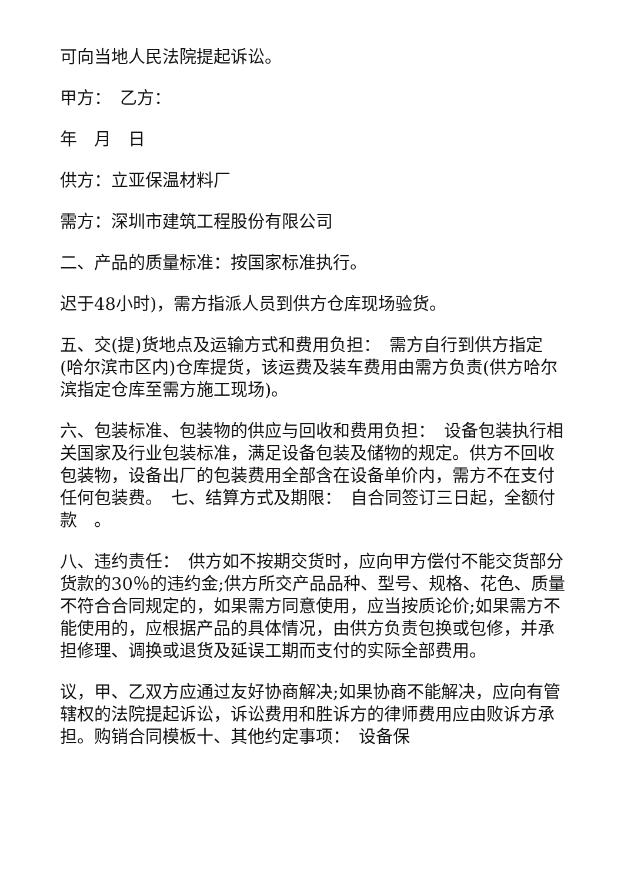可向当地人民法院提起诉讼。
甲方：　乙方：
年　月　日
供方：立亚保温材料厂
需方：深圳市建筑工程股份有限公司
二、产品的质量标准：按国家标准执行。
迟于48小时)，需方指派人员到供方仓库现场验货。
五、交(提)货地点及运输方式和费用负担：　需方自行到供方指定(哈尔滨市区内)仓库提货，该运费及装车费用由需方负责(供方哈尔滨指定仓库至需方施工现场)。
六、包装标准、包装物的供应与回收和费用负担：　设备包装执行相关国家及行业包装标准，满足设备包装及储物的规定。供方不回收包装物，设备出厂的包装费用全部含在设备单价内，需方不在支付任何包装费。　七、结算方式及期限：　自合同签订三日起，全额付款　。
八、违约责任：　供方如不按期交货时，应向甲方偿付不能交货部分货款的30％的违约金;供方所交产品品种、型号、规格、花色、质量不符合合同规定的，如果需方同意使用，应当按质论价;如果需方不能使用的，应根据产品的具体情况，由供方负责包换或包修，并承担修理、调换或退货及延误工期而支付的实际全部费用。
议，甲、乙双方应通过友好协商解决;如果协商不能解决，应向有管辖权的法院提起诉讼，诉讼费用和胜诉方的律师费用应由败诉方承担。购销合同模板十、其他约定事项：　设备保